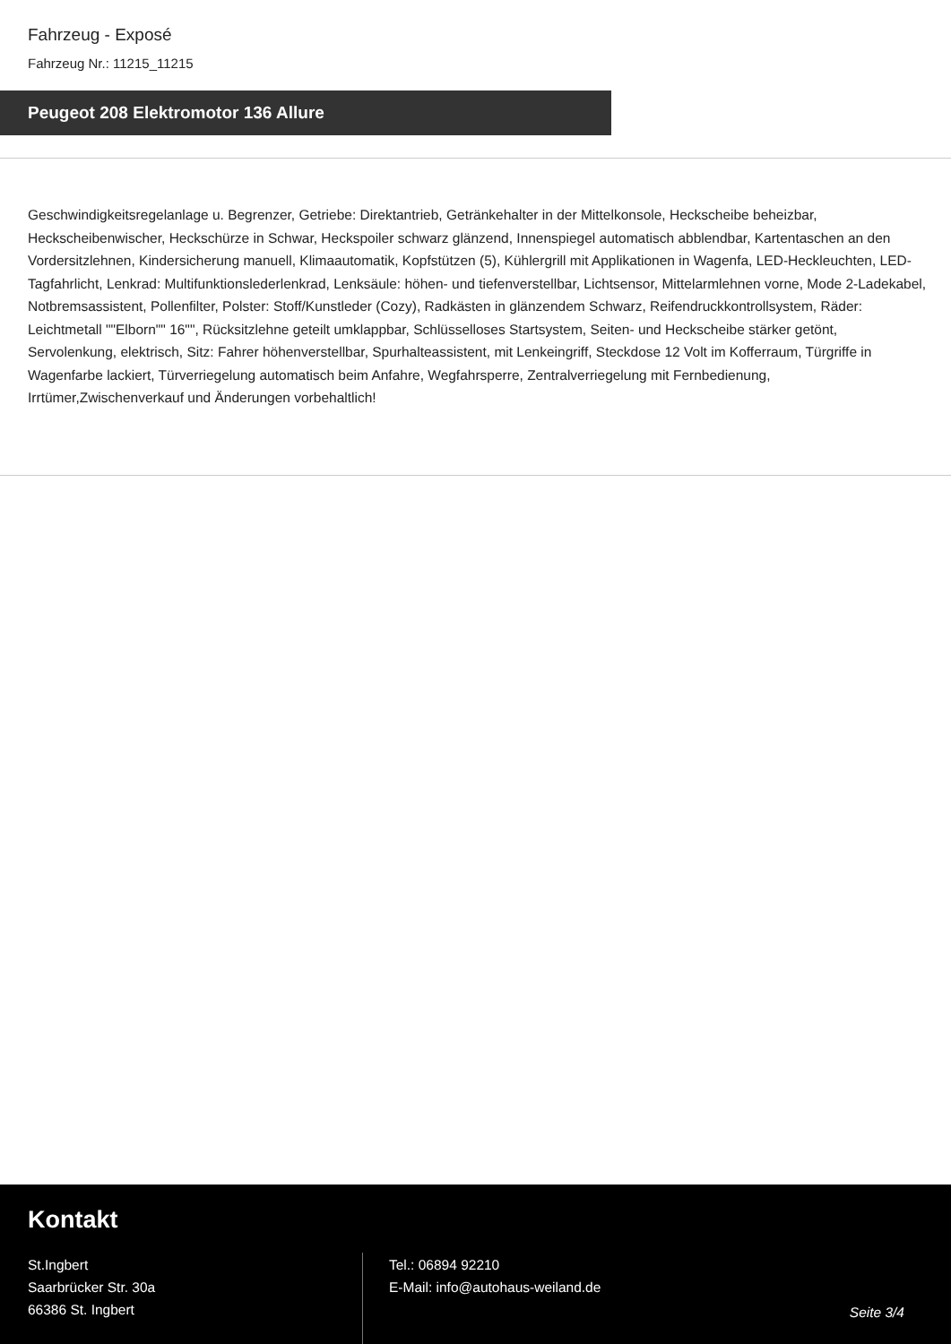Fahrzeug - Exposé
Fahrzeug Nr.: 11215_11215
Peugeot 208 Elektromotor 136 Allure
Geschwindigkeitsregelanlage u. Begrenzer, Getriebe: Direktantrieb, Getränkehalter in der Mittelkonsole, Heckscheibe beheizbar, Heckscheibenwischer, Heckschürze in Schwar, Heckspoiler schwarz glänzend, Innenspiegel automatisch abblendbar, Kartentaschen an den Vordersitzlehnen, Kindersicherung manuell, Klimaautomatik, Kopfstützen (5), Kühlergrill mit Applikationen in Wagenfa, LED-Heckleuchten, LED-Tagfahrlicht, Lenkrad: Multifunktionslederlenkrad, Lenksäule: höhen- und tiefenverstellbar, Lichtsensor, Mittelarmlehnen vorne, Mode 2-Ladekabel, Notbremsassistent, Pollenfilter, Polster: Stoff/Kunstleder (Cozy), Radkästen in glänzendem Schwarz, Reifendruckkontrollsystem, Räder: Leichtmetall ""Elborn"" 16"", Rücksitzlehne geteilt umklappbar, Schlüsselloses Startsystem, Seiten- und Heckscheibe stärker getönt, Servolenkung, elektrisch, Sitz: Fahrer höhenverstellbar, Spurhalteassistent, mit Lenkeingriff, Steckdose 12 Volt im Kofferraum, Türgriffe in Wagenfarbe lackiert, Türverriegelung automatisch beim Anfahre, Wegfahrsperre, Zentralverriegelung mit Fernbedienung, Irrtümer,Zwischenverkauf und Änderungen vorbehaltlich!
Kontakt
St.Ingbert
Saarbrücker Str. 30a
66386 St. Ingbert
Tel.: 06894 92210
E-Mail: info@autohaus-weiland.de
Seite 3/4